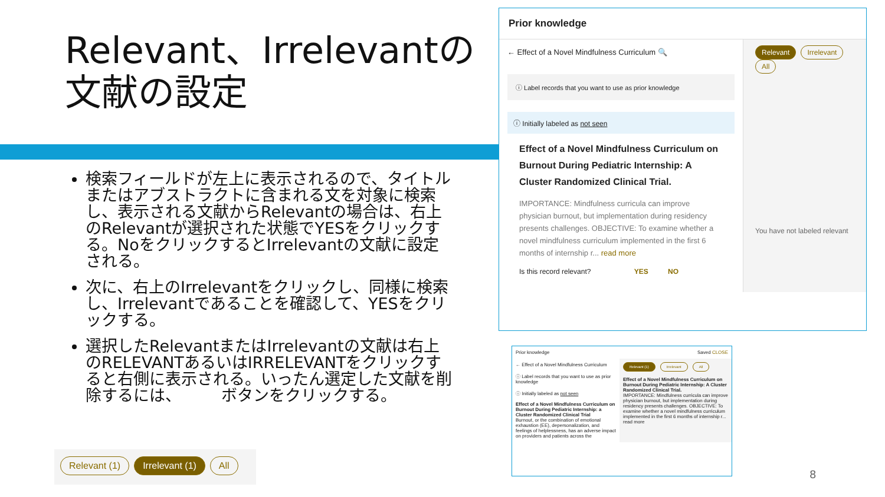Relevant、Irrelevantの
文献の設定
検索フィールドが左上に表示されるので、タイトルまたはアブストラクトに含まれる文を対象に検索し、表示される文献からRelevantの場合は、右上のRelevantが選択された状態でYESをクリックする。NoをクリックするとIrrelevantの文献に設定される。
次に、右上のIrrelevantをクリックし、同様に検索し、Irrelevantであることを確認して、YESをクリックする。
選択したRelevantまたはIrrelevantの文献は右上のRELEVANTあるいはIRRELEVANTをクリックすると右側に表示される。いったん選定した文献を削除するには、　　　ボタンをクリックする。
Prior knowledge
← Effect of a Novel Mindfulness Curriculum 🔍
ⓘ Label records that you want to use as prior knowledge
ⓘ Initially labeled as not seen
Effect of a Novel Mindfulness Curriculum on Burnout During Pediatric Internship: A Cluster Randomized Clinical Trial.
IMPORTANCE: Mindfulness curricula can improve physician burnout, but implementation during residency presents challenges. OBJECTIVE: To examine whether a novel mindfulness curriculum implemented in the first 6 months of internship r... read more
Is this record relevant? YES NO
Relevant Irrelevant All
You have not labeled relevant
Prior knowledge Saved CLOSE
← Effect of a Novel Mindfulness Curriculum
ⓘ Label records that you want to use as prior knowledge
ⓘ Initially labeled as not seen
Effect of a Novel Mindfulness Curriculum on Burnout During Pediatric Internship: a Cluster Randomized Clinical Trial
Burnout, or the combination of emotional exhaustion (EE), depersonalization, and feelings of helplessness, has an adverse impact on providers and patients across the
Relevant (1) Irrelevant All
Effect of a Novel Mindfulness Curriculum on Burnout During Pediatric Internship: A Cluster Randomized Clinical Trial.
IMPORTANCE: Mindfulness curricula can improve physician burnout, but implementation during residency presents challenges. OBJECTIVE: To examine whether a novel mindfulness curriculum implemented in the first 6 months of internship r... read more
Relevant (1) Irrelevant (1) All
8